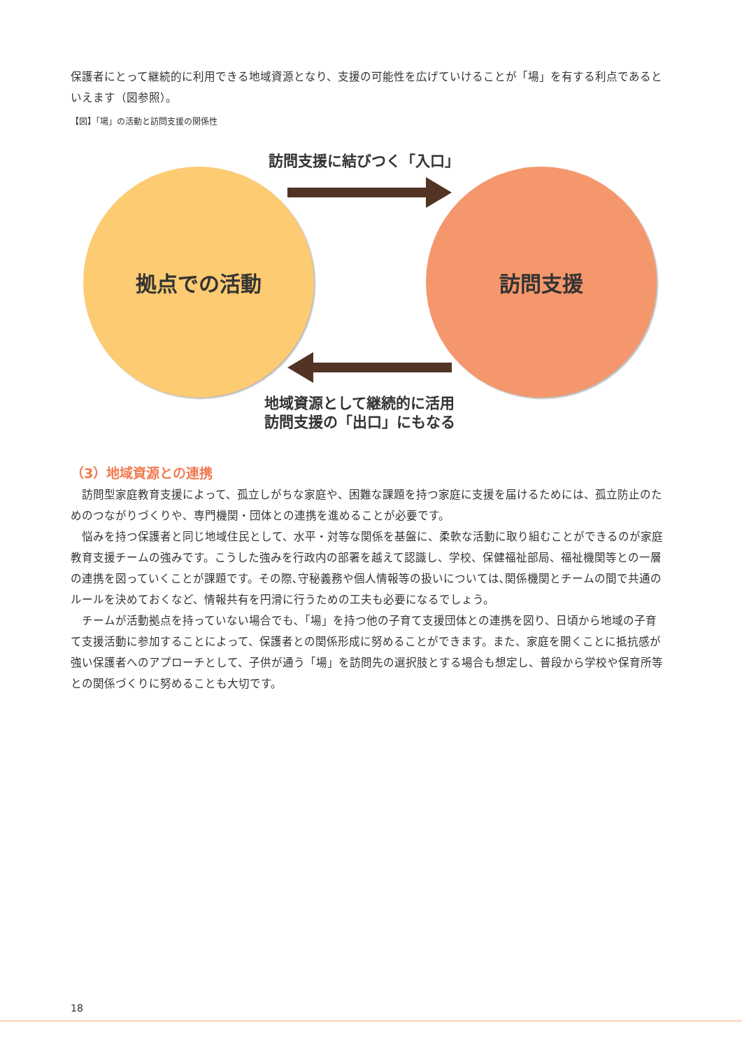保護者にとって継続的に利用できる地域資源となり、支援の可能性を広げていけることが「場」を有する利点であるといえます（図参照）。
【図】「場」の活動と訪問支援の関係性
訪問支援に結びつく「入口」
拠点での活動 訪問支援
地域資源として継続的に活用
訪問支援の「出口」にもなる
（3）地域資源との連携
訪問型家庭教育支援によって、孤立しがちな家庭や、困難な課題を持つ家庭に支援を届けるためには、孤立防止のためのつながりづくりや、専門機関・団体との連携を進めることが必要です。
悩みを持つ保護者と同じ地域住民として、水平・対等な関係を基盤に、柔軟な活動に取り組むことができるのが家庭教育支援チームの強みです。こうした強みを行政内の部署を越えて認識し、学校、保健福祉部局、福祉機関等との一層の連携を図っていくことが課題です。その際､守秘義務や個人情報等の扱いについては､関係機関とチームの間で共通のルールを決めておくなど、情報共有を円滑に行うための工夫も必要になるでしょう。
チームが活動拠点を持っていない場合でも､「場」を持つ他の子育て支援団体との連携を図り、日頃から地域の子育て支援活動に参加することによって、保護者との関係形成に努めることができます。また、家庭を開くことに抵抗感が強い保護者へのアプローチとして、子供が通う「場」を訪問先の選択肢とする場合も想定し、普段から学校や保育所等との関係づくりに努めることも大切です。
18